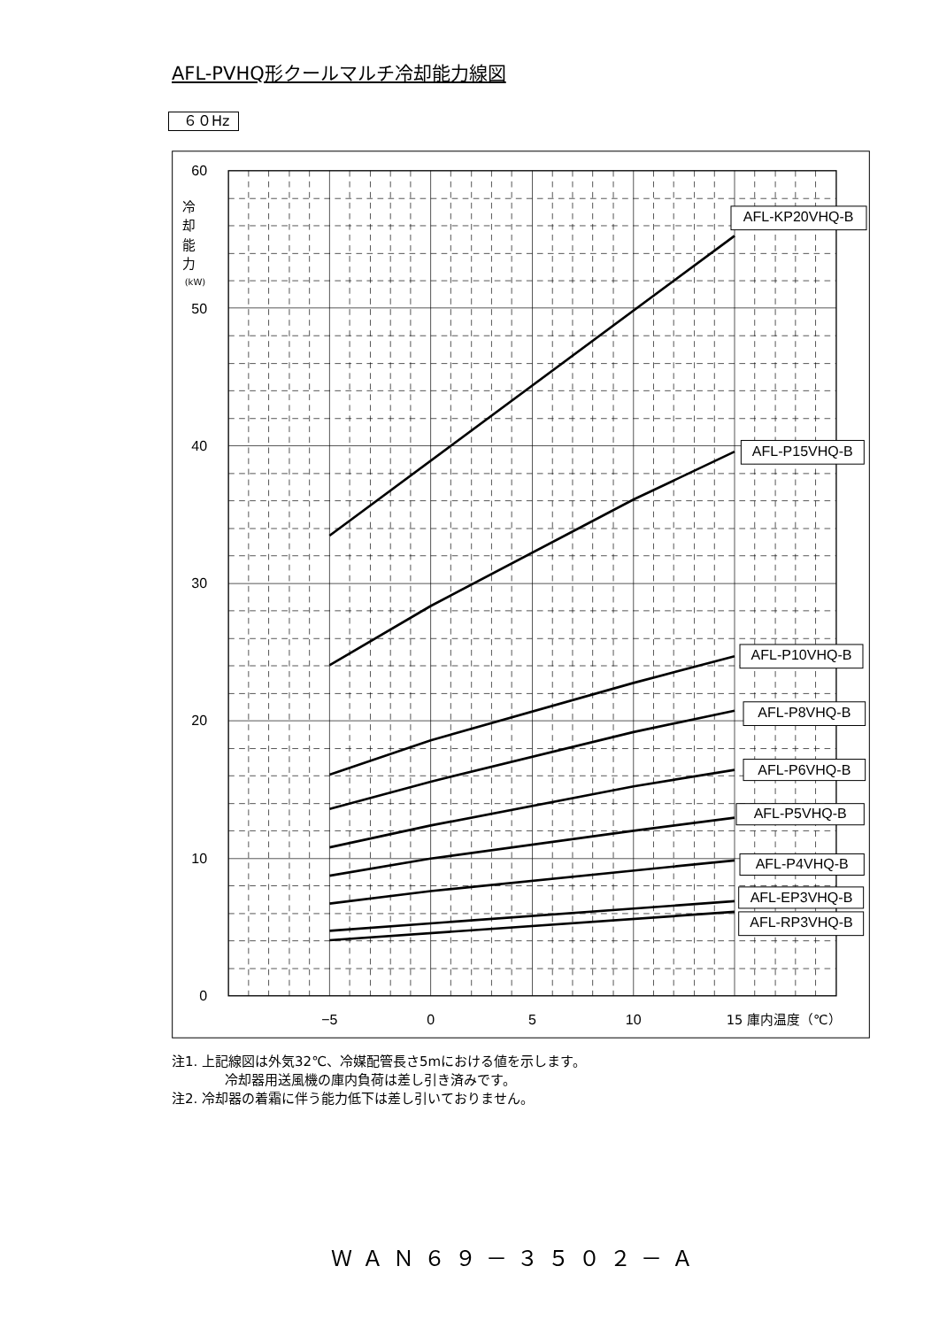AFL-PVHQ形クールマルチ冷却能力線図
６０Hz
60
50
40
30
20
10
0
冷
却
能
力
(kW)
−5
0
5
10
15 庫内温度（℃）
AFL-KP20VHQ-B
AFL-P15VHQ-B
AFL-P10VHQ-B
AFL-P8VHQ-B
AFL-P6VHQ-B
AFL-P5VHQ-B
AFL-P4VHQ-B
AFL-EP3VHQ-B
AFL-RP3VHQ-B
注1. 上記線図は外気32℃、冷媒配管長さ5mにおける値を示します。
冷却器用送風機の庫内負荷は差し引き済みです。
注2. 冷却器の着霜に伴う能力低下は差し引いておりません。
ＷＡＮ６９－３５０２－Ａ